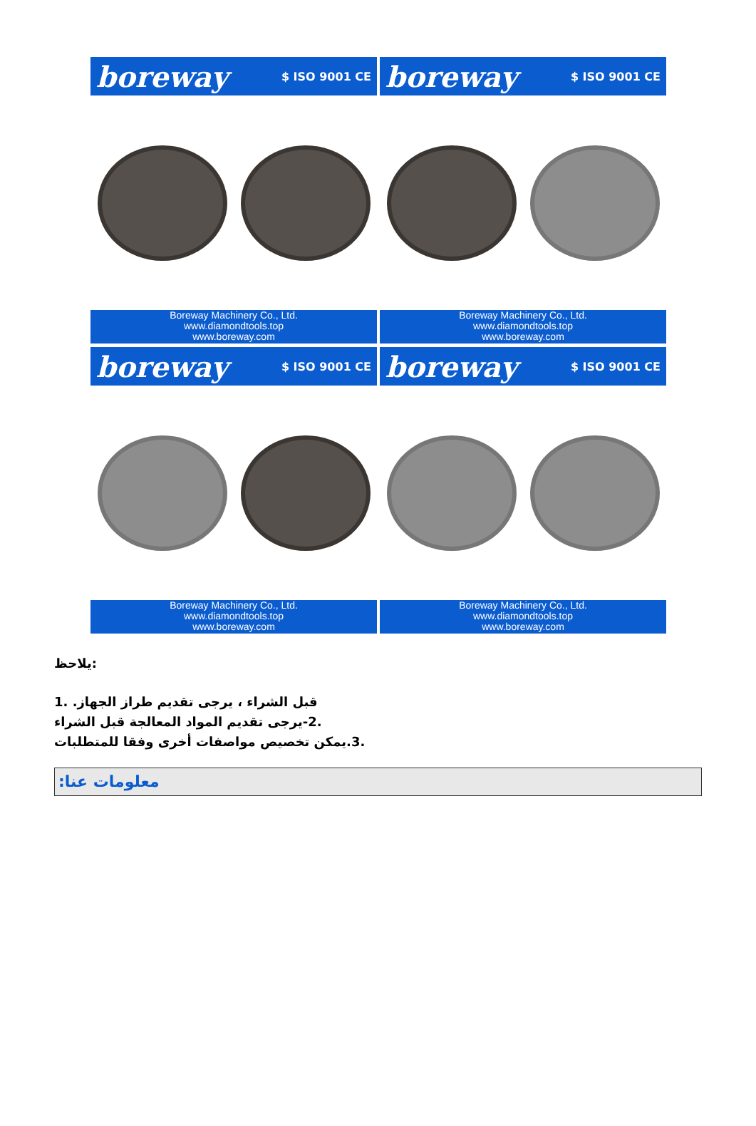boreway $ ISO 9001 CE
Boreway Machinery Co., Ltd.
www.diamondtools.top
www.boreway.com
boreway $ ISO 9001 CE
Boreway Machinery Co., Ltd.
www.diamondtools.top
www.boreway.com
boreway $ ISO 9001 CE
Boreway Machinery Co., Ltd.
www.diamondtools.top
www.boreway.com
boreway $ ISO 9001 CE
Boreway Machinery Co., Ltd.
www.diamondtools.top
www.boreway.com
:يلاحظ
قبل الشراء ، يرجى تقديم طراز الجهاز. .1
.2-يرجى تقديم المواد المعالجة قبل الشراء
.3.يمكن تخصيص مواصفات أخرى وفقا للمتطلبات
:معلومات عنا